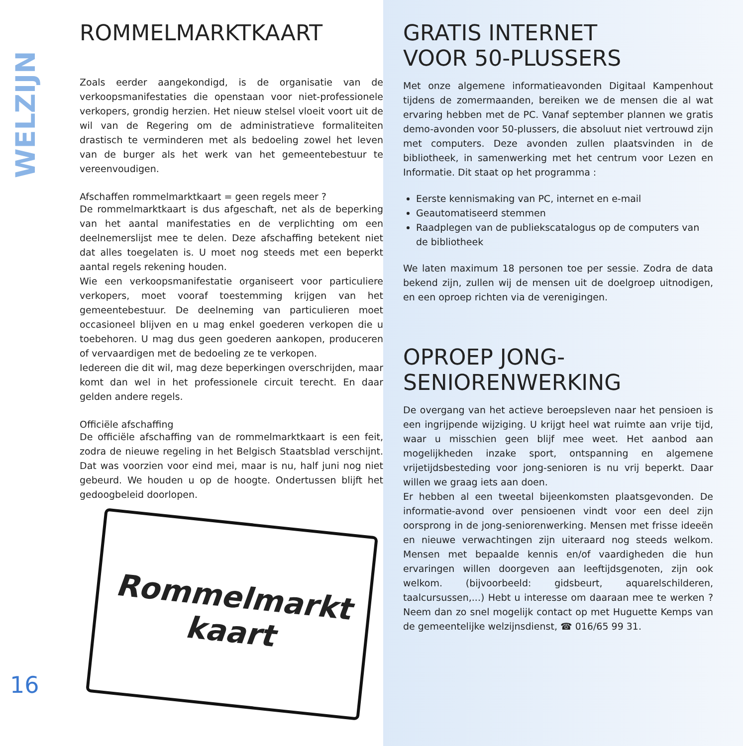WELZIJN
16
ROMMELMARKTKAART
Zoals eerder aangekondigd, is de organisatie van de verkoopsmanifestaties die openstaan voor niet-professionele verkopers, grondig herzien. Het nieuw stelsel vloeit voort uit de wil van de Regering om de administratieve formaliteiten drastisch te verminderen met als bedoeling zowel het leven van de burger als het werk van het gemeentebestuur te vereenvoudigen.
Afschaffen rommelmarktkaart = geen regels meer ?
De rommelmarktkaart is dus afgeschaft, net als de beperking van het aantal manifestaties en de verplichting om een deelnemerslijst mee te delen. Deze afschaffing betekent niet dat alles toegelaten is. U moet nog steeds met een beperkt aantal regels rekening houden.
Wie een verkoopsmanifestatie organiseert voor particuliere verkopers, moet vooraf toestemming krijgen van het gemeentebestuur. De deelneming van particulieren moet occasioneel blijven en u mag enkel goederen verkopen die u toebehoren. U mag dus geen goederen aankopen, produceren of vervaardigen met de bedoeling ze te verkopen.
Iedereen die dit wil, mag deze beperkingen overschrijden, maar komt dan wel in het professionele circuit terecht. En daar gelden andere regels.
Officiële afschaffing
De officiële afschaffing van de rommelmarktkaart is een feit, zodra de nieuwe regeling in het Belgisch Staatsblad verschijnt. Dat was voorzien voor eind mei, maar is nu, half juni nog niet gebeurd. We houden u op de hoogte. Ondertussen blijft het gedoogbeleid doorlopen.
Rommelmarkt
kaart
GRATIS INTERNET
VOOR 50-PLUSSERS
Met onze algemene informatieavonden Digitaal Kampenhout tijdens de zomermaanden, bereiken we de mensen die al wat ervaring hebben met de PC. Vanaf september plannen we gratis demo-avonden voor 50-plussers, die absoluut niet vertrouwd zijn met computers. Deze avonden zullen plaatsvinden in de bibliotheek, in samenwerking met het centrum voor Lezen en Informatie. Dit staat op het programma :
Eerste kennismaking van PC, internet en e-mail
Geautomatiseerd stemmen
Raadplegen van de publiekscatalogus op de computers van de bibliotheek
We laten maximum 18 personen toe per sessie. Zodra de data bekend zijn, zullen wij de mensen uit de doelgroep uitnodigen, en een oproep richten via de verenigingen.
OPROEP JONG-
SENIORENWERKING
De overgang van het actieve beroepsleven naar het pensioen is een ingrijpende wijziging. U krijgt heel wat ruimte aan vrije tijd, waar u misschien geen blijf mee weet. Het aanbod aan mogelijkheden inzake sport, ontspanning en algemene vrijetijdsbesteding voor jong-senioren is nu vrij beperkt. Daar willen we graag iets aan doen.
Er hebben al een tweetal bijeenkomsten plaatsgevonden. De informatie-avond over pensioenen vindt voor een deel zijn oorsprong in de jong-seniorenwerking. Mensen met frisse ideeën en nieuwe verwachtingen zijn uiteraard nog steeds welkom. Mensen met bepaalde kennis en/of vaardigheden die hun ervaringen willen doorgeven aan leeftijdsgenoten, zijn ook welkom. (bijvoorbeeld: gidsbeurt, aquarelschilderen, taalcursussen,...) Hebt u interesse om daaraan mee te werken ? Neem dan zo snel mogelijk contact op met Huguette Kemps van de gemeentelijke welzijnsdienst, ☎ 016/65 99 31.